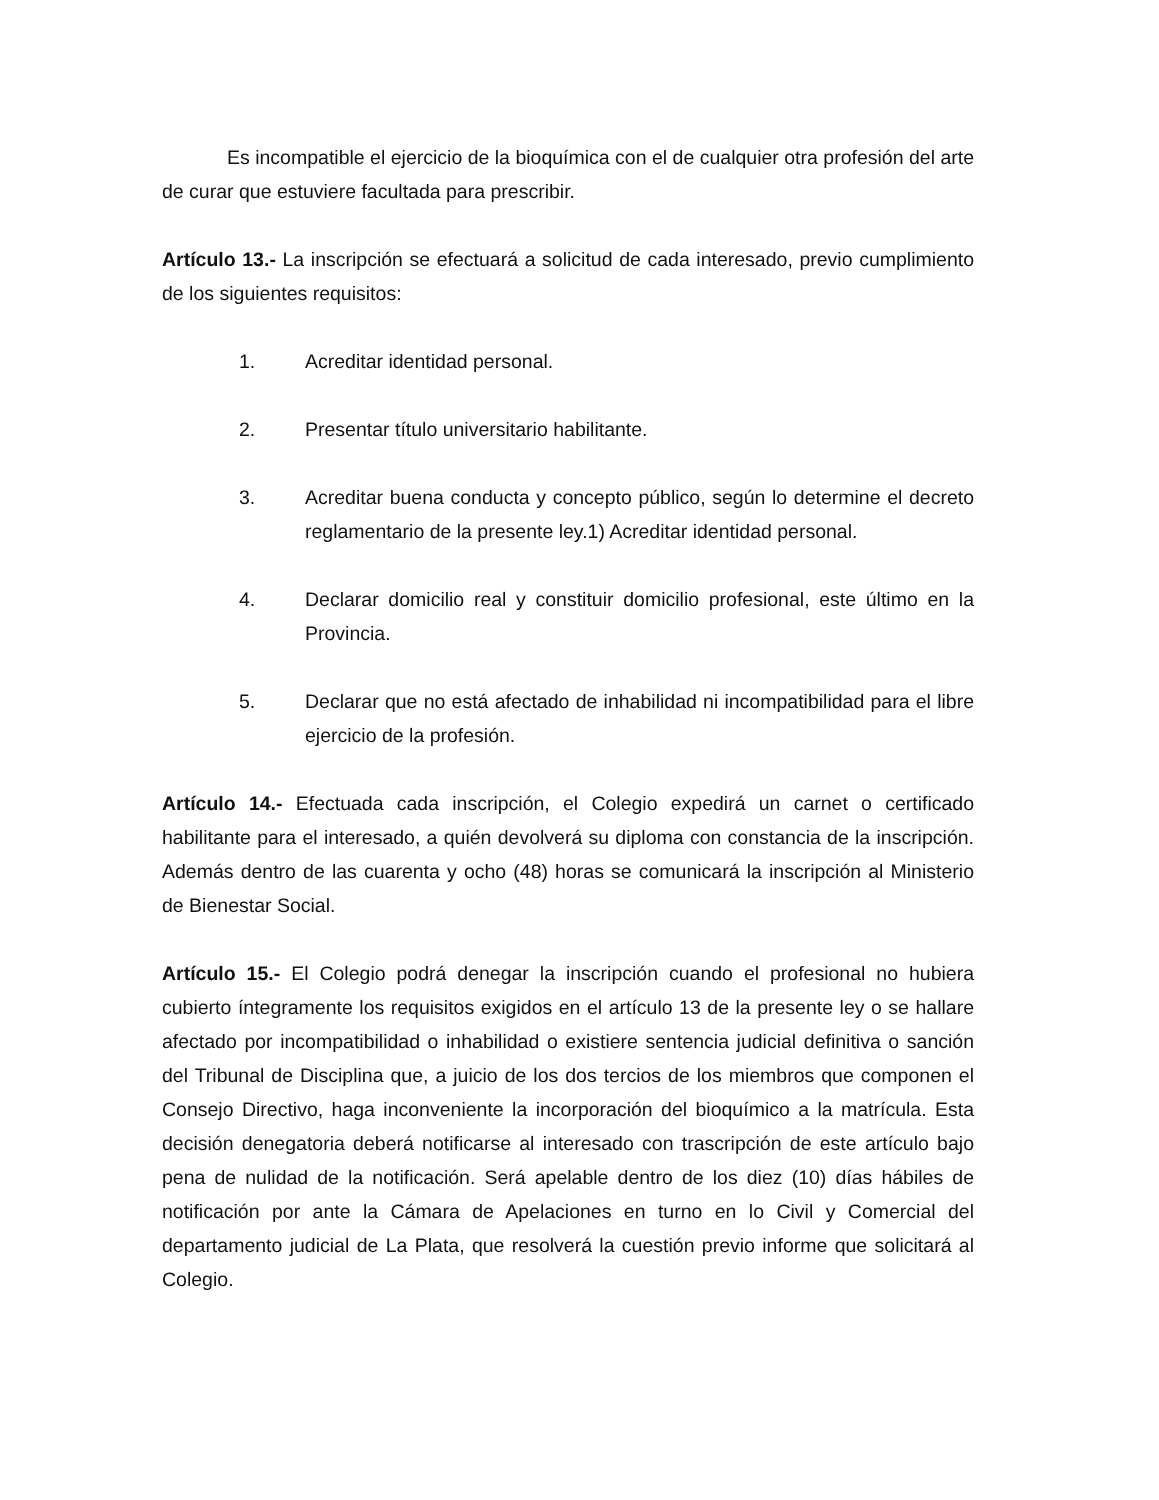Es incompatible el ejercicio de la bioquímica con el de cualquier otra profesión del arte de curar que estuviere facultada para prescribir.
Artículo 13.- La inscripción se efectuará a solicitud de cada interesado, previo cumplimiento de los siguientes requisitos:
1. Acreditar identidad personal.
2. Presentar título universitario habilitante.
3. Acreditar buena conducta y concepto público, según lo determine el decreto reglamentario de la presente ley.1) Acreditar identidad personal.
4. Declarar domicilio real y constituir domicilio profesional, este último en la Provincia.
5. Declarar que no está afectado de inhabilidad ni incompatibilidad para el libre ejercicio de la profesión.
Artículo 14.- Efectuada cada inscripción, el Colegio expedirá un carnet o certificado habilitante para el interesado, a quién devolverá su diploma con constancia de la inscripción. Además dentro de las cuarenta y ocho (48) horas se comunicará la inscripción al Ministerio de Bienestar Social.
Artículo 15.- El Colegio podrá denegar la inscripción cuando el profesional no hubiera cubierto íntegramente los requisitos exigidos en el artículo 13 de la presente ley o se hallare afectado por incompatibilidad o inhabilidad o existiere sentencia judicial definitiva o sanción del Tribunal de Disciplina que, a juicio de los dos tercios de los miembros que componen el Consejo Directivo, haga inconveniente la incorporación del bioquímico a la matrícula. Esta decisión denegatoria deberá notificarse al interesado con trascripción de este artículo bajo pena de nulidad de la notificación. Será apelable dentro de los diez (10) días hábiles de notificación por ante la Cámara de Apelaciones en turno en lo Civil y Comercial del departamento judicial de La Plata, que resolverá la cuestión previo informe que solicitará al Colegio.